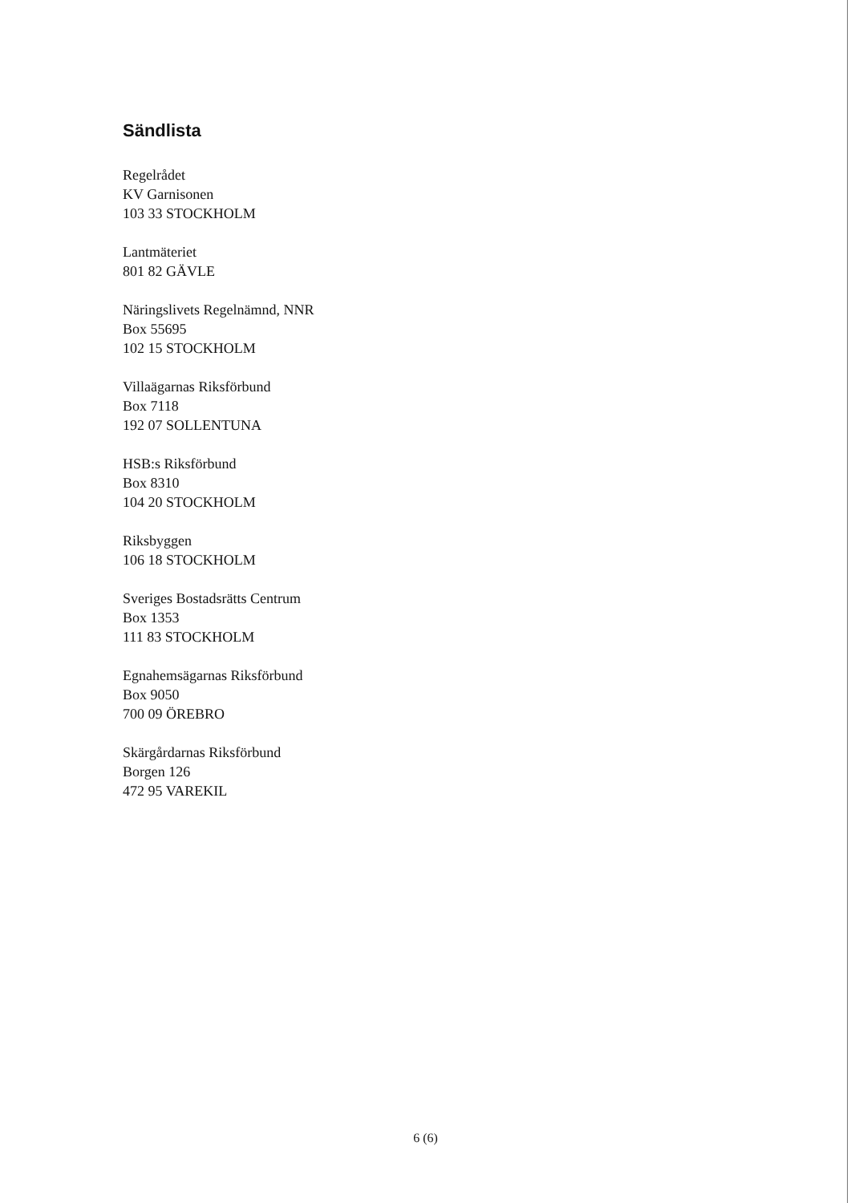Sändlista
Regelrådet
KV Garnisonen
103 33 STOCKHOLM
Lantmäteriet
801 82 GÄVLE
Näringslivets Regelnämnd, NNR
Box 55695
102 15 STOCKHOLM
Villaägarnas Riksförbund
Box 7118
192 07 SOLLENTUNA
HSB:s Riksförbund
Box 8310
104 20 STOCKHOLM
Riksbyggen
106 18 STOCKHOLM
Sveriges Bostadsrätts Centrum
Box 1353
111 83 STOCKHOLM
Egnahemsägarnas Riksförbund
Box 9050
700 09 ÖREBRO
Skärgårdarnas Riksförbund
Borgen 126
472 95 VAREKIL
6 (6)